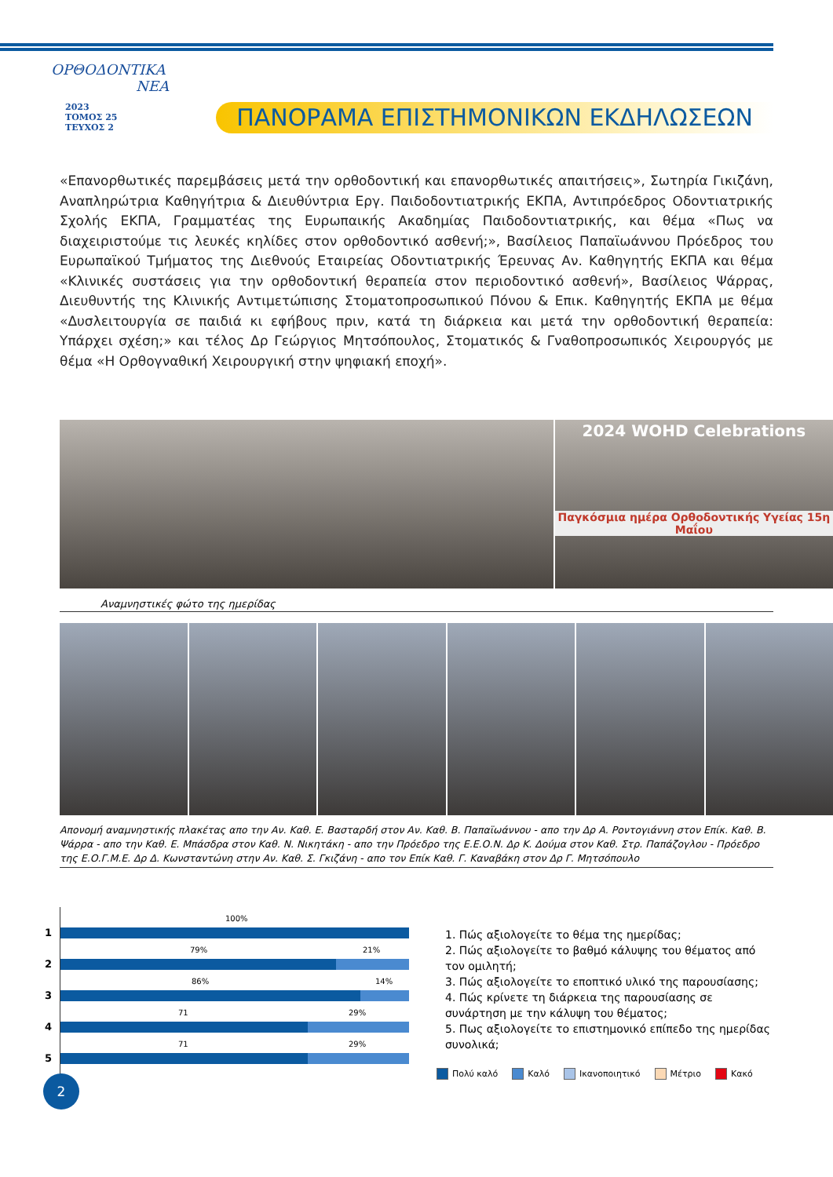ΟΡΘΟΔΟΝΤΙΚΑ
ΝΕΑ
2023
ΤΟΜΟΣ 25
ΤΕΥΧΟΣ 2
ΠΑΝΟΡΑΜΑ ΕΠΙΣΤΗΜΟΝΙΚΩΝ ΕΚΔΗΛΩΣΕΩΝ
«Επανορθωτικές παρεμβάσεις μετά την ορθοδοντική και επανορθωτικές απαιτήσεις», Σωτηρία Γικιζάνη, Αναπληρώτρια Καθηγήτρια & Διευθύντρια Εργ. Παιδοδοντιατρικής ΕΚΠΑ, Αντιπρόεδρος Οδοντιατρικής Σχολής ΕΚΠΑ, Γραμματέας της Ευρωπαικής Ακαδημίας Παιδοδοντιατρικής, και θέμα «Πως να διαχειριστούμε τις λευκές κηλίδες στον ορθοδοντικό ασθενή;», Βασίλειος Παπαϊωάννου Πρόεδρος του Ευρωπαϊκού Τμήματος της Διεθνούς Εταιρείας Οδοντιατρικής Έρευνας Αν. Καθηγητής ΕΚΠΑ και θέμα «Κλινικές συστάσεις για την ορθοδοντική θεραπεία στον περιοδοντικό ασθενή», Βασίλειος Ψάρρας, Διευθυντής της Κλινικής Αντιμετώπισης Στοματοπροσωπικού Πόνου & Επικ. Καθηγητής ΕΚΠΑ με θέμα «Δυσλειτουργία σε παιδιά κι εφήβους πριν, κατά τη διάρκεια και μετά την ορθοδοντική θεραπεία: Υπάρχει σχέση;» και τέλος Δρ Γεώργιος Μητσόπουλος, Στοματικός & Γναθοπροσωπικός Χειρουργός με θέμα «Η Ορθογναθική Χειρουργική στην ψηφιακή εποχή».
2024 WOHD Celebrations
Παγκόσμια ημέρα Ορθοδοντικής Υγείας 15η Μαΐου
Αναμνηστικές φώτο της ημερίδας
Απονομή αναμνηστικής πλακέτας απο την Αν. Καθ. Ε. Βασταρδή στον Αν. Καθ. Β. Παπαϊωάννου - απο την Δρ Α. Ροντογιάννη στον Επίκ. Καθ. Β. Ψάρρα - απο την Καθ. Ε. Μπάσδρα στον Καθ. Ν. Νικητάκη - απο την Πρόεδρο της Ε.Ε.Ο.Ν. Δρ Κ. Δούμα στον Καθ. Στρ. Παπάζογλου - Πρόεδρο της Ε.Ο.Γ.Μ.Ε. Δρ Δ. Κωνσταντώνη στην Αν. Καθ. Σ. Γκιζάνη - απο τον Επίκ Καθ. Γ. Καναβάκη στον Δρ Γ. Μητσόπουλο
1
100%
2
79% 21%
3
86% 14%
4
71 29%
5
71 29%
1. Πώς αξιολογείτε το θέμα της ημερίδας;
2. Πώς αξιολογείτε το βαθμό κάλυψης του θέματος από τον ομιλητή;
3. Πώς αξιολογείτε το εποπτικό υλικό της παρουσίασης;
4. Πώς κρίνετε τη διάρκεια της παρουσίασης σε συνάρτηση με την κάλυψη του θέματος;
5. Πως αξιολογείτε το επιστημονικό επίπεδο της ημερίδας συνολικά;
Πολύ καλό Καλό Ικανοποιητικό Μέτριο Κακό
2